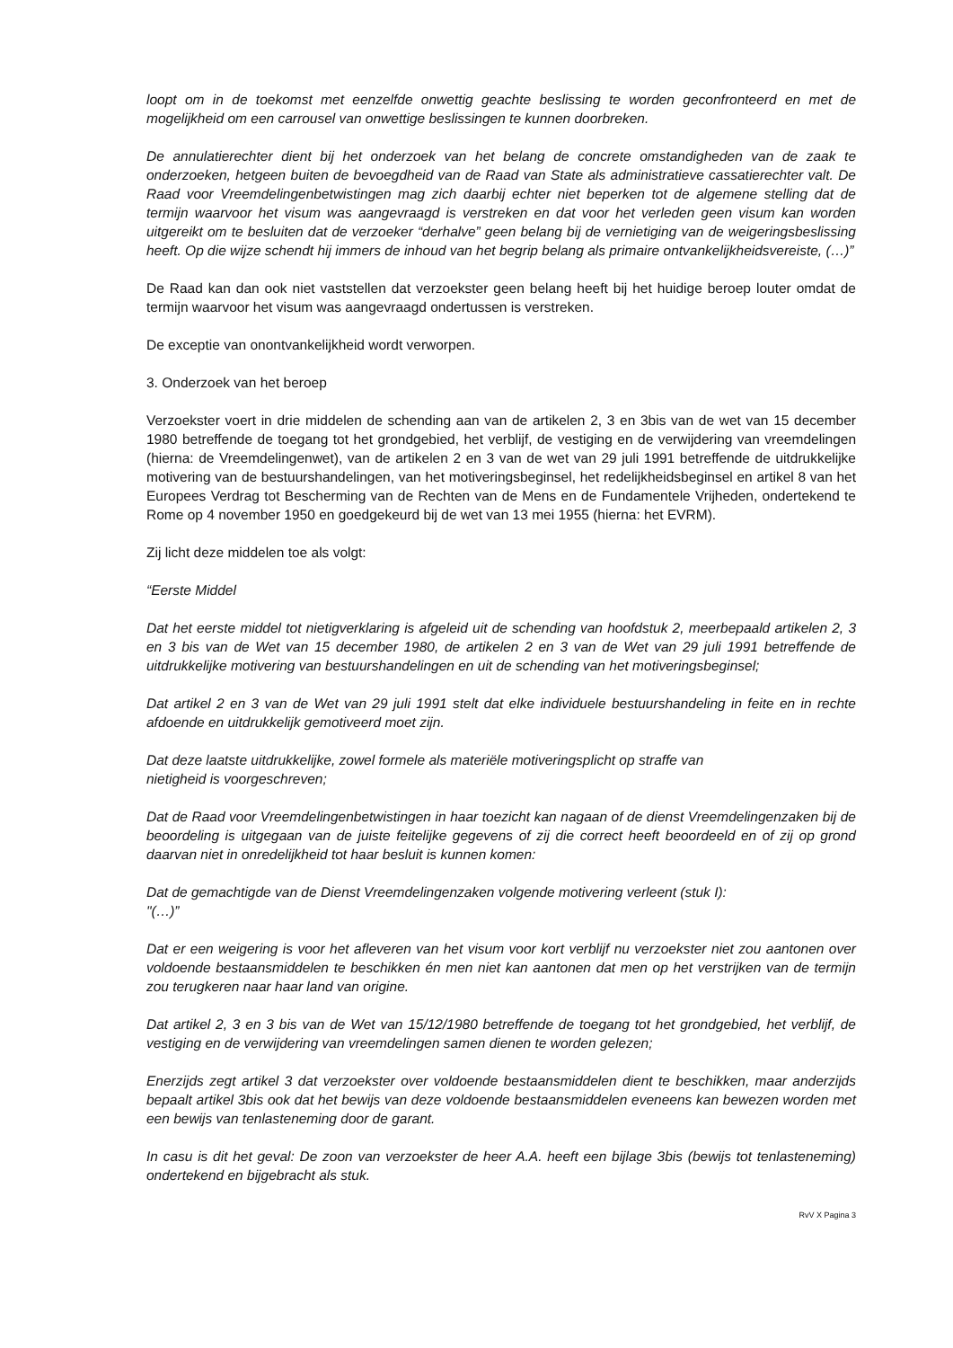loopt om in de toekomst met eenzelfde onwettig geachte beslissing te worden geconfronteerd en met de mogelijkheid om een carrousel van onwettige beslissingen te kunnen doorbreken.
De annulatierechter dient bij het onderzoek van het belang de concrete omstandigheden van de zaak te onderzoeken, hetgeen buiten de bevoegdheid van de Raad van State als administratieve cassatierechter valt. De Raad voor Vreemdelingenbetwistingen mag zich daarbij echter niet beperken tot de algemene stelling dat de termijn waarvoor het visum was aangevraagd is verstreken en dat voor het verleden geen visum kan worden uitgereikt om te besluiten dat de verzoeker “derhalve” geen belang bij de vernietiging van de weigeringsbeslissing heeft. Op die wijze schendt hij immers de inhoud van het begrip belang als primaire ontvankelijkheidsvereiste, (…)”
De Raad kan dan ook niet vaststellen dat verzoekster geen belang heeft bij het huidige beroep louter omdat de termijn waarvoor het visum was aangevraagd ondertussen is verstreken.
De exceptie van onontvankelijkheid wordt verworpen.
3. Onderzoek van het beroep
Verzoekster voert in drie middelen de schending aan van de artikelen 2, 3 en 3bis van de wet van 15 december 1980 betreffende de toegang tot het grondgebied, het verblijf, de vestiging en de verwijdering van vreemdelingen (hierna: de Vreemdelingenwet), van de artikelen 2 en 3 van de wet van 29 juli 1991 betreffende de uitdrukkelijke motivering van de bestuurshandelingen, van het motiveringsbeginsel, het redelijkheidsbeginsel en artikel 8 van het Europees Verdrag tot Bescherming van de Rechten van de Mens en de Fundamentele Vrijheden, ondertekend te Rome op 4 november 1950 en goedgekeurd bij de wet van 13 mei 1955 (hierna: het EVRM).
Zij licht deze middelen toe als volgt:
“Eerste Middel
Dat het eerste middel tot nietigverklaring is afgeleid uit de schending van hoofdstuk 2, meerbepaald artikelen 2, 3 en 3 bis van de Wet van 15 december 1980, de artikelen 2 en 3 van de Wet van 29 juli 1991 betreffende de uitdrukkelijke motivering van bestuurshandelingen en uit de schending van het motiveringsbeginsel;
Dat artikel 2 en 3 van de Wet van 29 juli 1991 stelt dat elke individuele bestuurshandeling in feite en in rechte afdoende en uitdrukkelijk gemotiveerd moet zijn.
Dat deze laatste uitdrukkelijke, zowel formele als materiële motiveringsplicht op straffe van
nietigheid is voorgeschreven;
Dat de Raad voor Vreemdelingenbetwistingen in haar toezicht kan nagaan of de dienst Vreemdelingenzaken bij de beoordeling is uitgegaan van de juiste feitelijke gegevens of zij die correct heeft beoordeeld en of zij op grond daarvan niet in onredelijkheid tot haar besluit is kunnen komen:
Dat de gemachtigde van de Dienst Vreemdelingenzaken volgende motivering verleent (stuk I):
"(…)”
Dat er een weigering is voor het afleveren van het visum voor kort verblijf nu verzoekster niet zou aantonen over voldoende bestaansmiddelen te beschikken én men niet kan aantonen dat men op het verstrijken van de termijn zou terugkeren naar haar land van origine.
Dat artikel 2, 3 en 3 bis van de Wet van 15/12/1980 betreffende de toegang tot het grondgebied, het verblijf, de vestiging en de verwijdering van vreemdelingen samen dienen te worden gelezen;
Enerzijds zegt artikel 3 dat verzoekster over voldoende bestaansmiddelen dient te beschikken, maar anderzijds bepaalt artikel 3bis ook dat het bewijs van deze voldoende bestaansmiddelen eveneens kan bewezen worden met een bewijs van tenlasteneming door de garant.
In casu is dit het geval: De zoon van verzoekster de heer A.A. heeft een bijlage 3bis (bewijs tot tenlasteneming) ondertekend en bijgebracht als stuk.
RvV X Pagina 3